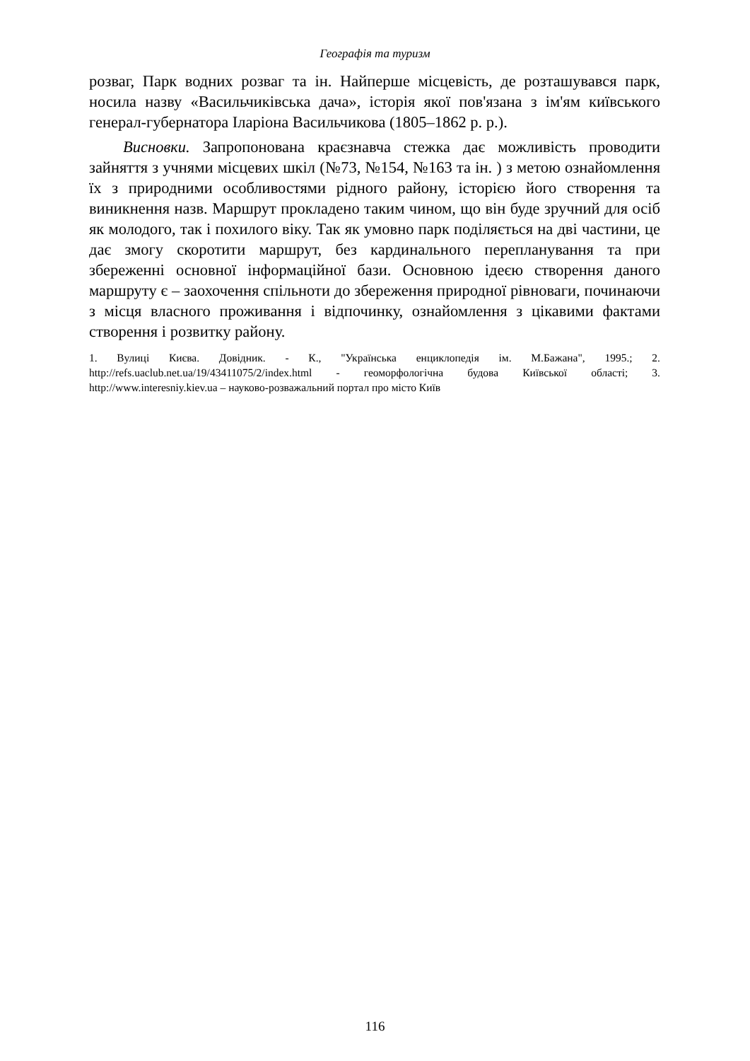Географія та туризм
розваг, Парк водних розваг та ін. Найперше місцевість, де розташувався парк, носила назву «Васильчиківська дача», історія якої пов'язана з ім'ям київського генерал-губернатора Іларіона Васильчикова (1805–1862 р. р.).
Висновки. Запропонована краєзнавча стежка дає можливість проводити зайняття з учнями місцевих шкіл (№73, №154, №163 та ін. ) з метою ознайомлення їх з природними особливостями рідного району, історією його створення та виникнення назв. Маршрут прокладено таким чином, що він буде зручний для осіб як молодого, так і похилого віку. Так як умовно парк поділяється на дві частини, це дає змогу скоротити маршрут, без кардинального перепланування та при збереженні основної інформаційної бази. Основною ідеєю створення даного маршруту є – заохочення спільноти до збереження природної рівноваги, починаючи з місця власного проживання і відпочинку, ознайомлення з цікавими фактами створення і розвитку району.
1. Вулиці Києва. Довідник. - К., "Українська енциклопедія ім. М.Бажана", 1995.; 2. http://refs.uaclub.net.ua/19/43411075/2/index.html - геоморфологічна будова Київської області; 3. http://www.interesniy.kiev.ua – науково-розважальний портал про місто Київ
116